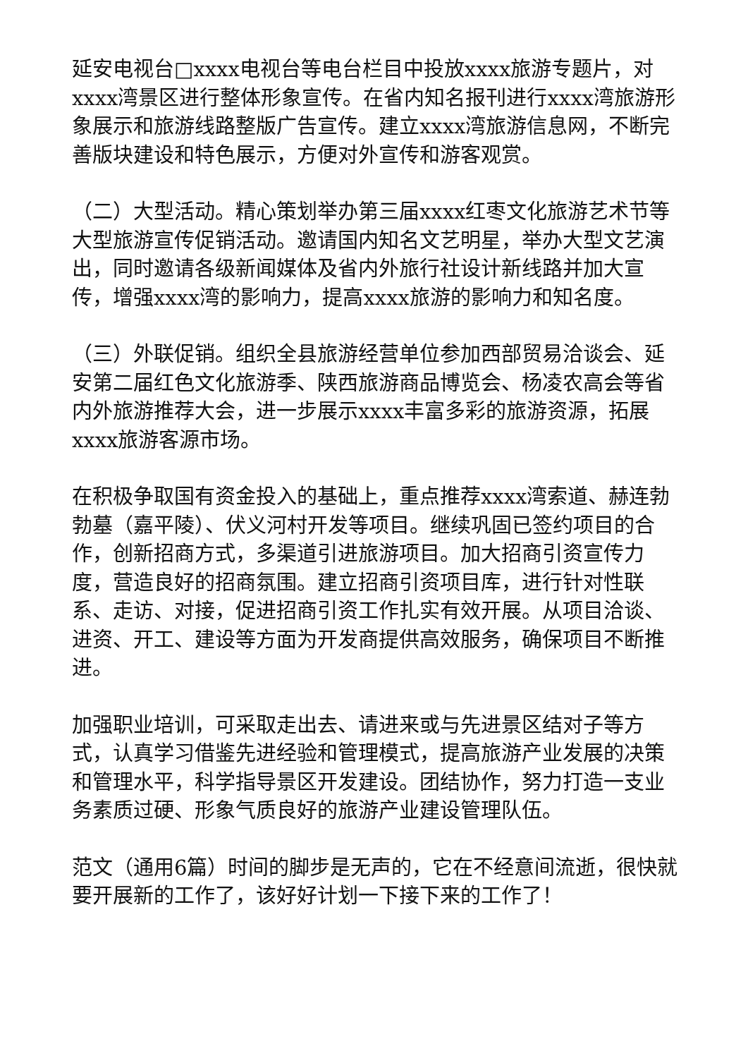延安电视台□xxxx电视台等电台栏目中投放xxxx旅游专题片，对xxxx湾景区进行整体形象宣传。在省内知名报刊进行xxxx湾旅游形象展示和旅游线路整版广告宣传。建立xxxx湾旅游信息网，不断完善版块建设和特色展示，方便对外宣传和游客观赏。
（二）大型活动。精心策划举办第三届xxxx红枣文化旅游艺术节等大型旅游宣传促销活动。邀请国内知名文艺明星，举办大型文艺演出，同时邀请各级新闻媒体及省内外旅行社设计新线路并加大宣传，增强xxxx湾的影响力，提高xxxx旅游的影响力和知名度。
（三）外联促销。组织全县旅游经营单位参加西部贸易洽谈会、延安第二届红色文化旅游季、陕西旅游商品博览会、杨凌农高会等省内外旅游推荐大会，进一步展示xxxx丰富多彩的旅游资源，拓展xxxx旅游客源市场。
在积极争取国有资金投入的基础上，重点推荐xxxx湾索道、赫连勃勃墓（嘉平陵）、伏义河村开发等项目。继续巩固已签约项目的合作，创新招商方式，多渠道引进旅游项目。加大招商引资宣传力度，营造良好的招商氛围。建立招商引资项目库，进行针对性联系、走访、对接，促进招商引资工作扎实有效开展。从项目洽谈、进资、开工、建设等方面为开发商提供高效服务，确保项目不断推进。
加强职业培训，可采取走出去、请进来或与先进景区结对子等方式，认真学习借鉴先进经验和管理模式，提高旅游产业发展的决策和管理水平，科学指导景区开发建设。团结协作，努力打造一支业务素质过硬、形象气质良好的旅游产业建设管理队伍。
范文（通用6篇）时间的脚步是无声的，它在不经意间流逝，很快就要开展新的工作了，该好好计划一下接下来的工作了！